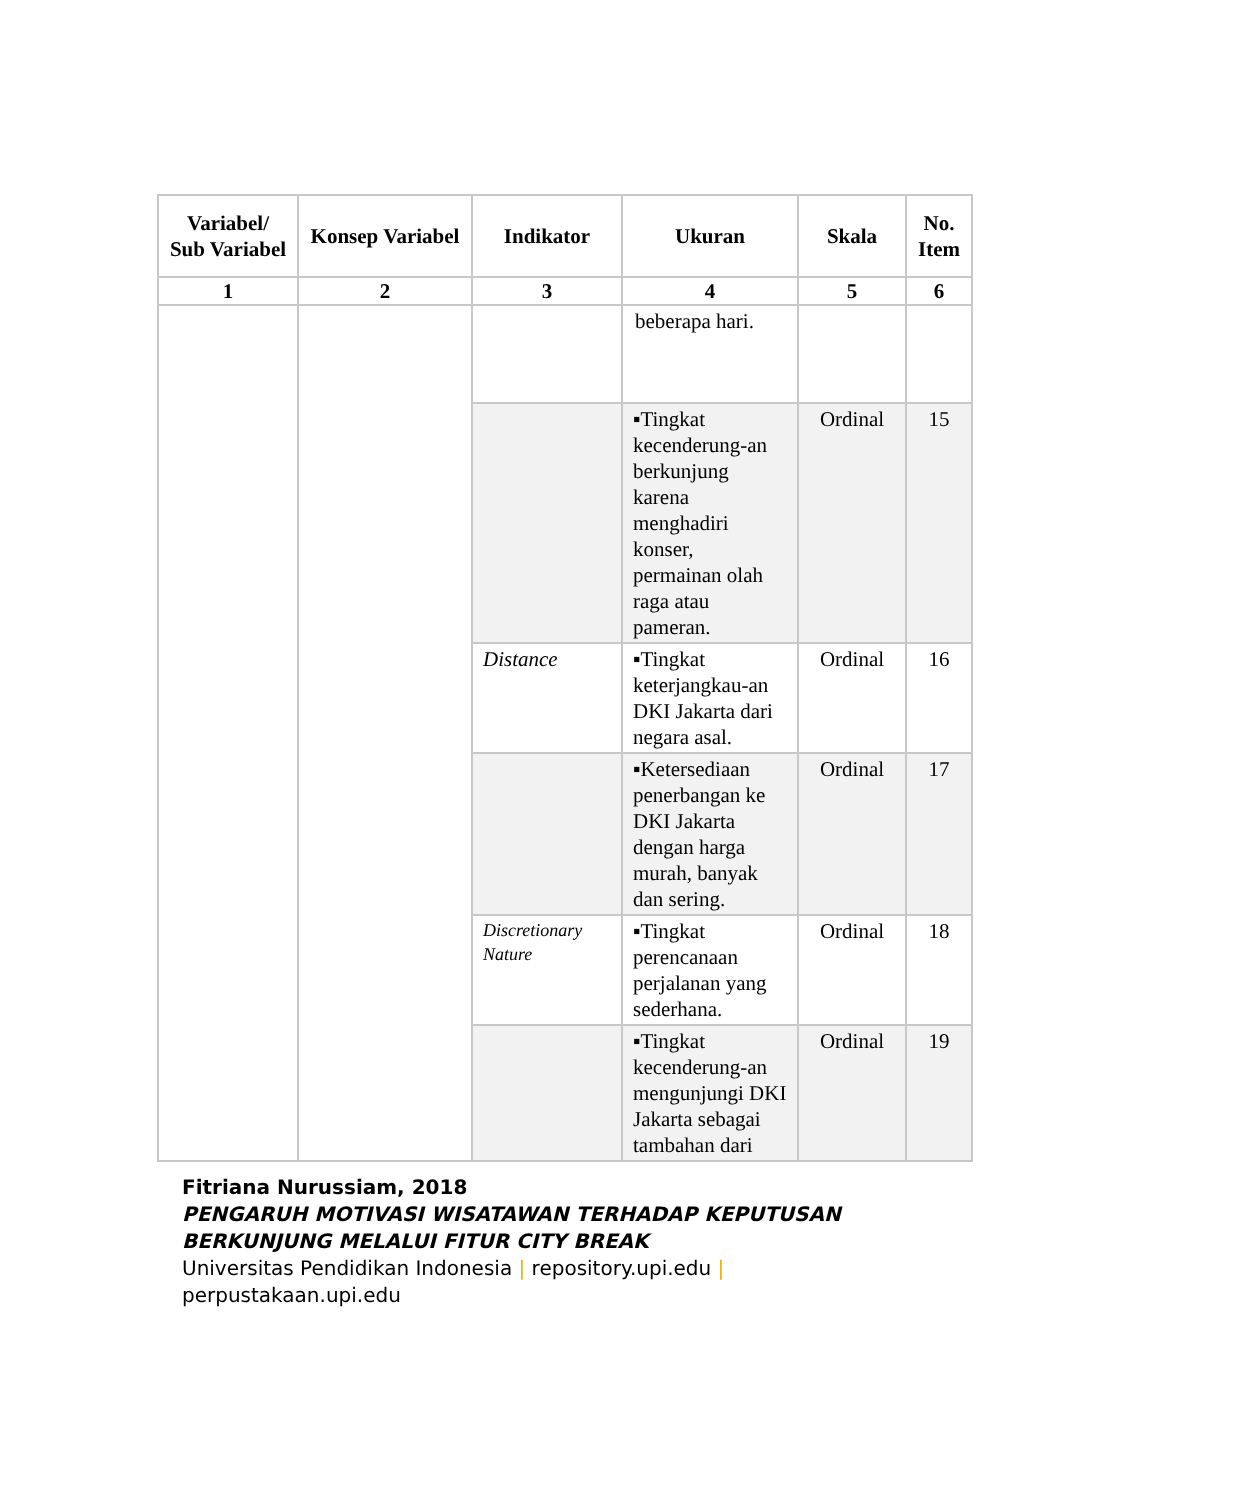| Variabel/ Sub Variabel | Konsep Variabel | Indikator | Ukuran | Skala | No. Item |
| --- | --- | --- | --- | --- | --- |
| 1 | 2 | 3 | 4 | 5 | 6 |
| | | | beberapa hari. | | |
| | | | ▪Tingkat kecenderung-an berkunjung karena menghadiri konser, permainan olah raga atau pameran. | Ordinal | 15 |
| | | Distance | ▪Tingkat keterjangkau-an DKI Jakarta dari negara asal. | Ordinal | 16 |
| | | | ▪Ketersediaan penerbangan ke DKI Jakarta dengan harga murah, banyak dan sering. | Ordinal | 17 |
| | | Discretionary Nature | ▪Tingkat perencanaan perjalanan yang sederhana. | Ordinal | 18 |
| | | | ▪Tingkat kecenderung-an mengunjungi DKI Jakarta sebagai tambahan dari | Ordinal | 19 |
Fitriana Nurussiam, 2018
PENGARUH MOTIVASI WISATAWAN TERHADAP KEPUTUSAN
BERKUNJUNG MELALUI FITUR CITY BREAK
Universitas Pendidikan Indonesia | repository.upi.edu |
perpustakaan.upi.edu